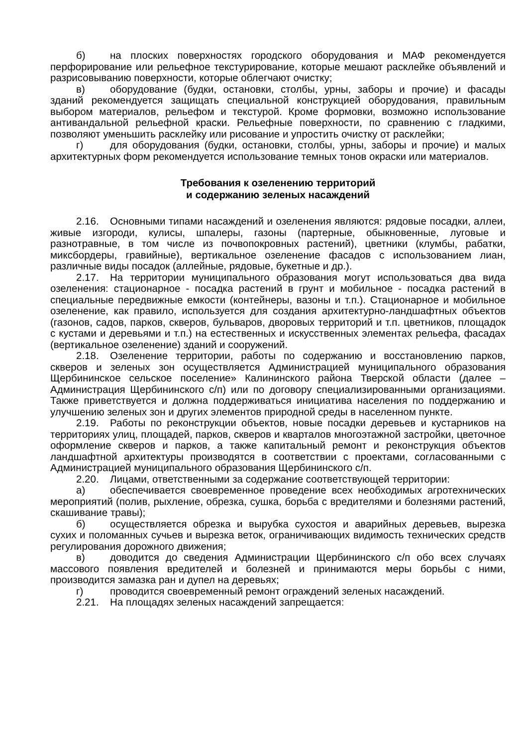б) на плоских поверхностях городского оборудования и МАФ рекомендуется перфорирование или рельефное текстурирование, которые мешают расклейке объявлений и разрисовыванию поверхности, которые облегчают очистку;
в) оборудование (будки, остановки, столбы, урны, заборы и прочие) и фасады зданий рекомендуется защищать специальной конструкцией оборудования, правильным выбором материалов, рельефом и текстурой. Кроме формовки, возможно использование антивандальной рельефной краски. Рельефные поверхности, по сравнению с гладкими, позволяют уменьшить расклейку или рисование и упростить очистку от расклейки;
г) для оборудования (будки, остановки, столбы, урны, заборы и прочие) и малых архитектурных форм рекомендуется использование темных тонов окраски или материалов.
Требования к озеленению территорий
и содержанию зеленых насаждений
2.16. Основными типами насаждений и озеленения являются: рядовые посадки, аллеи, живые изгороди, кулисы, шпалеры, газоны (партерные, обыкновенные, луговые и разнотравные, в том числе из почвопокровных растений), цветники (клумбы, рабатки, миксбордеры, гравийные), вертикальное озеленение фасадов с использованием лиан, различные виды посадок (аллейные, рядовые, букетные и др.).
2.17. На территории муниципального образования могут использоваться два вида озеленения: стационарное - посадка растений в грунт и мобильное - посадка растений в специальные передвижные емкости (контейнеры, вазоны и т.п.). Стационарное и мобильное озеленение, как правило, используется для создания архитектурно-ландшафтных объектов (газонов, садов, парков, скверов, бульваров, дворовых территорий и т.п. цветников, площадок с кустами и деревьями и т.п.) на естественных и искусственных элементах рельефа, фасадах (вертикальное озеленение) зданий и сооружений.
2.18. Озеленение территории, работы по содержанию и восстановлению парков, скверов и зеленых зон осуществляется Администрацией муниципального образования Щербининское сельское поселение» Калининского района Тверской области (далее – Администрация Щербининского с/п) или по договору специализированными организациями. Также приветствуется и должна поддерживаться инициатива населения по поддержанию и улучшению зеленых зон и других элементов природной среды в населенном пункте.
2.19. Работы по реконструкции объектов, новые посадки деревьев и кустарников на территориях улиц, площадей, парков, скверов и кварталов многоэтажной застройки, цветочное оформление скверов и парков, а также капитальный ремонт и реконструкция объектов ландшафтной архитектуры производятся в соответствии с проектами, согласованными с Администрацией муниципального образования Щербининского с/п.
2.20. Лицами, ответственными за содержание соответствующей территории:
а) обеспечивается своевременное проведение всех необходимых агротехнических мероприятий (полив, рыхление, обрезка, сушка, борьба с вредителями и болезнями растений, скашивание травы);
б) осуществляется обрезка и вырубка сухостоя и аварийных деревьев, вырезка сухих и поломанных сучьев и вырезка веток, ограничивающих видимость технических средств регулирования дорожного движения;
в) доводится до сведения Администрации Щербининского с/п обо всех случаях массового появления вредителей и болезней и принимаются меры борьбы с ними, производится замазка ран и дупел на деревьях;
г) проводится своевременный ремонт ограждений зеленых насаждений.
2.21. На площадях зеленых насаждений запрещается: